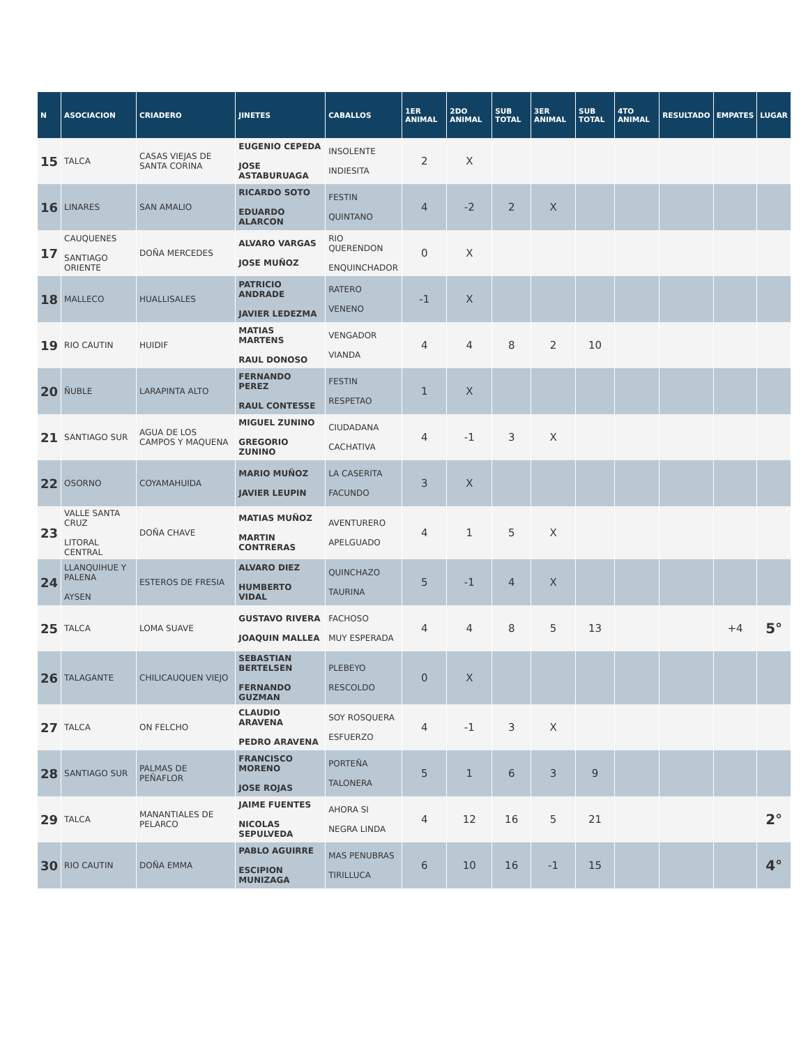| N | ASOCIACION | CRIADERO | JINETES | CABALLOS | 1ER ANIMAL | 2DO ANIMAL | SUB TOTAL | 3ER ANIMAL | SUB TOTAL | 4TO ANIMAL | RESULTADO | EMPATES | LUGAR |
| --- | --- | --- | --- | --- | --- | --- | --- | --- | --- | --- | --- | --- | --- |
| 15 | TALCA | CASAS VIEJAS DE SANTA CORINA | EUGENIO CEPEDA JOSE ASTABURUAGA | INSOLENTE INDIESITA | 2 | X | | | | | | | |
| 16 | LINARES | SAN AMALIO | RICARDO SOTO EDUARDO ALARCON | FESTIN QUINTANO | 4 | -2 | 2 | X | | | | | |
| 17 | CAUQUENES SANTIAGO ORIENTE | DOÑA MERCEDES | ALVARO VARGAS JOSE MUÑOZ | RIO QUERENDON ENQUINCHADOR | 0 | X | | | | | | | |
| 18 | MALLECO | HUALLISALES | PATRICIO ANDRADE JAVIER LEDEZMA | RATERO VENENO | -1 | X | | | | | | | |
| 19 | RIO CAUTIN | HUIDIF | MATIAS MARTENS RAUL DONOSO | VENGADOR VIANDA | 4 | 4 | 8 | 2 | 10 | | | | |
| 20 | ÑUBLE | LARAPINTA ALTO | FERNANDO PEREZ RAUL CONTESSE | FESTIN RESPETAO | 1 | X | | | | | | | |
| 21 | SANTIAGO SUR | AGUA DE LOS CAMPOS Y MAQUENA | MIGUEL ZUNINO GREGORIO ZUNINO | CIUDADANA CACHATIVA | 4 | -1 | 3 | X | | | | | |
| 22 | OSORNO | COYAMAHUIDA | MARIO MUÑOZ JAVIER LEUPIN | LA CASERITA FACUNDO | 3 | X | | | | | | | |
| 23 | VALLE SANTA CRUZ LITORAL CENTRAL | DOÑA CHAVE | MATIAS MUÑOZ MARTIN CONTRERAS | AVENTURERO APELGUADO | 4 | 1 | 5 | X | | | | | |
| 24 | LLANQUIHUE Y PALENA AYSEN | ESTEROS DE FRESIA | ALVARO DIEZ HUMBERTO VIDAL | QUINCHAZO TAURINA | 5 | -1 | 4 | X | | | | | |
| 25 | TALCA | LOMA SUAVE | GUSTAVO RIVERA JOAQUIN MALLEA | FACHOSO MUY ESPERADA | 4 | 4 | 8 | 5 | 13 | | | +4 | 5° |
| 26 | TALAGANTE | CHILICAUQUEN VIEJO | SEBASTIAN BERTELSEN FERNANDO GUZMAN | PLEBEYO RESCOLDO | 0 | X | | | | | | | |
| 27 | TALCA | ON FELCHO | CLAUDIO ARAVENA PEDRO ARAVENA | SOY ROSQUERA ESFUERZO | 4 | -1 | 3 | X | | | | | |
| 28 | SANTIAGO SUR | PALMAS DE PEÑAFLOR | FRANCISCO MORENO JOSE ROJAS | PORTEÑA TALONERA | 5 | 1 | 6 | 3 | 9 | | | | |
| 29 | TALCA | MANANTIALES DE PELARCO | JAIME FUENTES NICOLAS SEPULVEDA | AHORA SI NEGRA LINDA | 4 | 12 | 16 | 5 | 21 | | | | 2° |
| 30 | RIO CAUTIN | DOÑA EMMA | PABLO AGUIRRE ESCIPION MUNIZAGA | MAS PENUBRAS TIRILLUCA | 6 | 10 | 16 | -1 | 15 | | | | 4° |